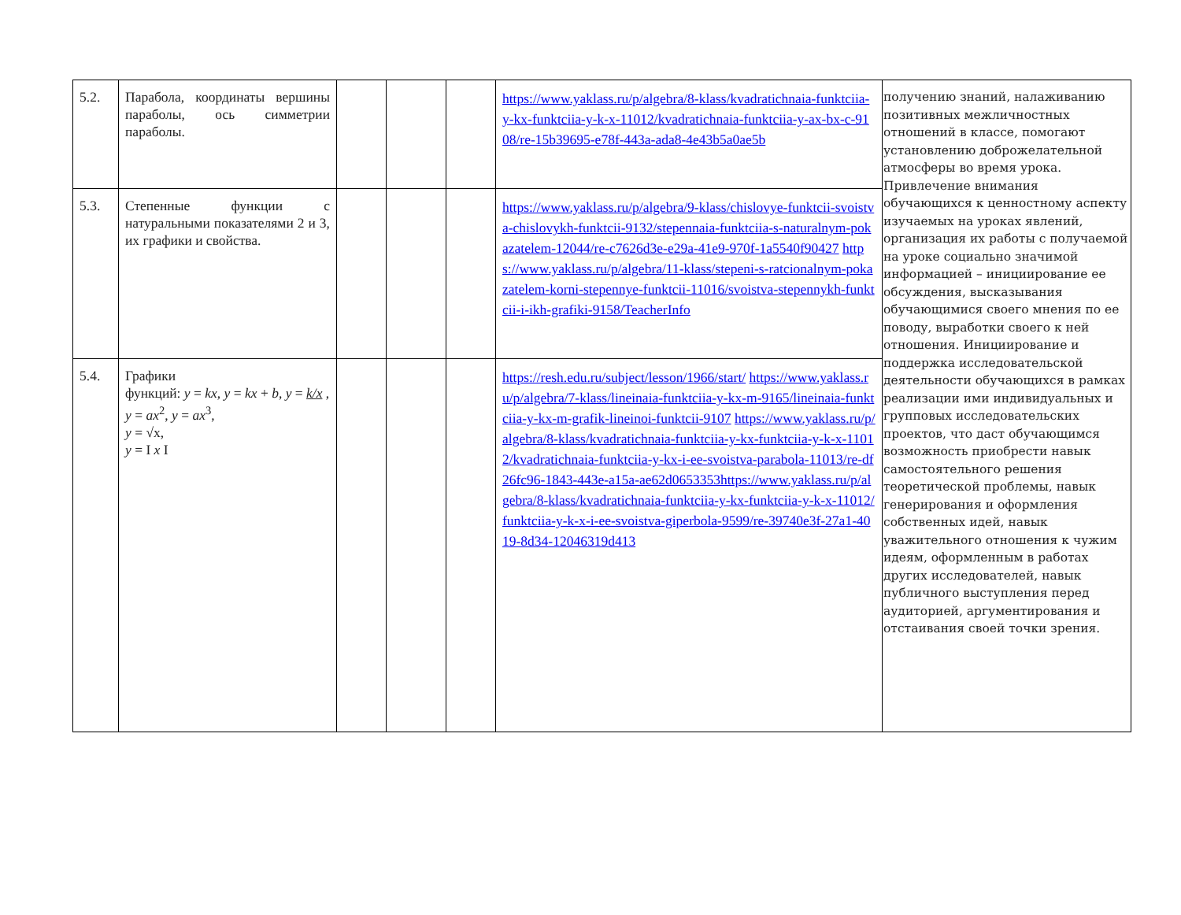| 5.2. | Парабола, координаты вершины параболы, ось симметрии параболы. | | | | https://www.yaklass.ru/p/algebra/8-klass/kvadratichnaia-funktciia-y-kx-funktciia-y-k-x-11012/kvadratichnaia-funktciia-y-ax-bx-c-9108/re-15b39695-e78f-443a-ada8-4e43b5a0ae5b | получению знаний, налаживанию позитивных межличностных отношений в классе, помогают установлению доброжелательной атмосферы во время урока. Привлечение внимания обучающихся к ценностному аспекту изучаемых на уроках явлений, организация их работы с получаемой на уроке социально значимой информацией – инициирование ее обсуждения, высказывания обучающимися своего мнения по ее поводу, выработки своего к ней отношения. Инициирование и поддержка исследовательской деятельности обучающихся в рамках реализации ими индивидуальных и групповых исследовательских проектов, что даст обучающимся возможность приобрести навык самостоятельного решения теоретической проблемы, навык генерирования и оформления собственных идей, навык уважительного отношения к чужим идеям, оформленным в работах других исследователей, навык публичного выступления перед аудиторией, аргументирования и отстаивания своей точки зрения. |
| 5.3. | Степенные функции с натуральными показателями 2 и 3, их графики и свойства. | | | | https://www.yaklass.ru/p/algebra/9-klass/chislovye-funktcii-svoistva-chislovykh-funktcii-9132/stepennaia-funktciia-s-naturalnym-pokazatelem-12044/re-c7626d3e-e29a-41e9-970f-1a5540f90427 https://www.yaklass.ru/p/algebra/11-klass/stepeni-s-ratcionalnym-pokazatelem-korni-stepennye-funktcii-11016/svoistva-stepennykh-funktcii-i-ikh-grafiki-9158/TeacherInfo | |
| 5.4. | Графики функций: y = kx , y = kx + b , y = k/x , y = ax<sup>2</sup>, y = ax<sup>3</sup>, y = √x, y = I x I | | | | https://resh.edu.ru/subject/lesson/1966/start/ https://www.yaklass.ru/p/algebra/7-klass/lineinaia-funktciia-y-kx-m-9165/lineinaia-funktciia-y-kx-m-grafik-lineinoi-funktcii-9107 https://www.yaklass.ru/p/algebra/8-klass/kvadratichnaia-funktciia-y-kx-funktciia-y-k-x-11012/kvadratichnaia-funktciia-y-kx-i-ee-svoistva-parabola-11013/re-df26fc96-1843-443e-a15a-ae62d0653353https://www.yaklass.ru/p/algebra/8-klass/kvadratichnaia-funktciia-y-kx-funktciia-y-k-x-11012/funktciia-y-k-x-i-ee-svoistva-giperbola-9599/re-39740e3f-27a1-4019-8d34-12046319d413 | |